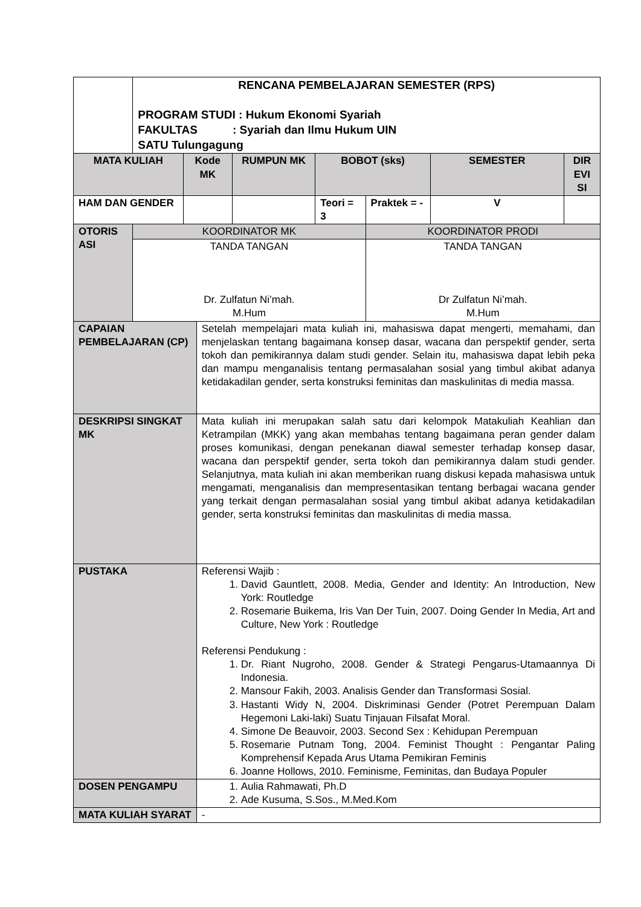| | RENCANA PEMBELAJARAN SEMESTER (RPS) PROGRAM STUDI : Hukum Ekonomi Syariah FAKULTAS : Syariah dan Ilmu Hukum UIN SATU Tulungagung | | | | | | | |
| MATA KULIAH | | Kode MK | | RUMPUN MK | BOBOT (sks) | | SEMESTER | DIR EVI SI |
| HAM DAN GENDER | | | | | Teori = 3 | Praktek = - | V | |
| OTORIS ASI | KOORDINATOR MK | | | | | KOORDINATOR PRODI | | |
| | TANDA TANGAN Dr. Zulfatun Ni’mah. M.Hum | | | | | TANDA TANGAN Dr Zulfatun Ni’mah. M.Hum | | |
| CAPAIAN PEMBELAJARAN (CP) | | | Setelah mempelajari mata kuliah ini, mahasiswa dapat mengerti, memahami, dan menjelaskan tentang bagaimana konsep dasar, wacana dan perspektif gender, serta tokoh dan pemikirannya dalam studi gender. Selain itu, mahasiswa dapat lebih peka dan mampu menganalisis tentang permasalahan sosial yang timbul akibat adanya ketidakadilan gender, serta konstruksi feminitas dan maskulinitas di media massa. | | | | | |
| DESKRIPSI SINGKAT MK | | | Mata kuliah ini merupakan salah satu dari kelompok Matakuliah Keahlian dan Ketrampilan (MKK) yang akan membahas tentang bagaimana peran gender dalam proses komunikasi, dengan penekanan diawal semester terhadap konsep dasar, wacana dan perspektif gender, serta tokoh dan pemikirannya dalam studi gender. Selanjutnya, mata kuliah ini akan memberikan ruang diskusi kepada mahasiswa untuk mengamati, menganalisis dan mempresentasikan tentang berbagai wacana gender yang terkait dengan permasalahan sosial yang timbul akibat adanya ketidakadilan gender, serta konstruksi feminitas dan maskulinitas di media massa. | | | | | |
| PUSTAKA | | | Referensi Wajib : 1. David Gauntlett, 2008. Media, Gender and Identity: An Introduction, New York: Routledge 2. Rosemarie Buikema, Iris Van Der Tuin, 2007. Doing Gender In Media, Art and Culture, New York : Routledge Referensi Pendukung : 1. Dr. Riant Nugroho, 2008. Gender & Strategi Pengarus-Utamaannya Di Indonesia. 2. Mansour Fakih, 2003. Analisis Gender dan Transformasi Sosial. 3. Hastanti Widy N, 2004. Diskriminasi Gender (Potret Perempuan Dalam Hegemoni Laki-laki) Suatu Tinjauan Filsafat Moral. 4. Simone De Beauvoir, 2003. Second Sex : Kehidupan Perempuan 5. Rosemarie Putnam Tong, 2004. Feminist Thought : Pengantar Paling Komprehensif Kepada Arus Utama Pemikiran Feminis 6. Joanne Hollows, 2010. Feminisme, Feminitas, dan Budaya Populer | | | | | |
| DOSEN PENGAMPU | | | 1. Aulia Rahmawati, Ph.D 2. Ade Kusuma, S.Sos., M.Med.Kom | | | | | |
| MATA KULIAH SYARAT | | | - | | | | | |